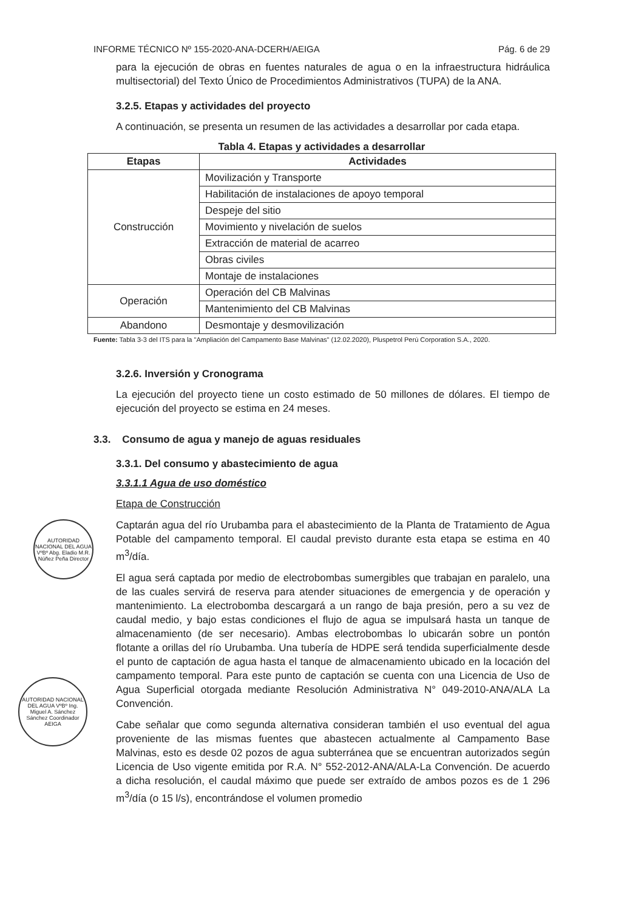INFORME TÉCNICO Nº 155-2020-ANA-DCERH/AEIGA Pág. 6 de 29
para la ejecución de obras en fuentes naturales de agua o en la infraestructura hidráulica multisectorial) del Texto Único de Procedimientos Administrativos (TUPA) de la ANA.
3.2.5. Etapas y actividades del proyecto
A continuación, se presenta un resumen de las actividades a desarrollar por cada etapa.
Tabla 4. Etapas y actividades a desarrollar
| Etapas | Actividades |
| --- | --- |
| Construcción | Movilización y Transporte |
| | Habilitación de instalaciones de apoyo temporal |
| | Despeje del sitio |
| | Movimiento y nivelación de suelos |
| | Extracción de material de acarreo |
| | Obras civiles |
| | Montaje de instalaciones |
| Operación | Operación del CB Malvinas |
| | Mantenimiento del CB Malvinas |
| Abandono | Desmontaje y desmovilización |
Fuente: Tabla 3-3 del ITS para la "Ampliación del Campamento Base Malvinas" (12.02.2020), Pluspetrol Perú Corporation S.A., 2020.
3.2.6. Inversión y Cronograma
La ejecución del proyecto tiene un costo estimado de 50 millones de dólares. El tiempo de ejecución del proyecto se estima en 24 meses.
3.3. Consumo de agua y manejo de aguas residuales
3.3.1. Del consumo y abastecimiento de agua
3.3.1.1 Agua de uso doméstico
Etapa de Construcción
Captarán agua del río Urubamba para el abastecimiento de la Planta de Tratamiento de Agua Potable del campamento temporal. El caudal previsto durante esta etapa se estima en 40 m<sup>3</sup>/día.
El agua será captada por medio de electrobombas sumergibles que trabajan en paralelo, una de las cuales servirá de reserva para atender situaciones de emergencia y de operación y mantenimiento. La electrobomba descargará a un rango de baja presión, pero a su vez de caudal medio, y bajo estas condiciones el flujo de agua se impulsará hasta un tanque de almacenamiento (de ser necesario). Ambas electrobombas lo ubicarán sobre un pontón flotante a orillas del río Urubamba. Una tubería de HDPE será tendida superficialmente desde el punto de captación de agua hasta el tanque de almacenamiento ubicado en la locación del campamento temporal. Para este punto de captación se cuenta con una Licencia de Uso de Agua Superficial otorgada mediante Resolución Administrativa N° 049-2010-ANA/ALA La Convención.
Cabe señalar que como segunda alternativa consideran también el uso eventual del agua proveniente de las mismas fuentes que abastecen actualmente al Campamento Base Malvinas, esto es desde 02 pozos de agua subterránea que se encuentran autorizados según Licencia de Uso vigente emitida por R.A. N° 552-2012-ANA/ALA-La Convención. De acuerdo a dicha resolución, el caudal máximo que puede ser extraído de ambos pozos es de 1 296 m<sup>3</sup>/día (o 15 l/s), encontrándose el volumen promedio
AUTORIDAD NACIONAL DEL AGUA VºBº Abg. Eladio M.R. Núñez Peña Director
AUTORIDAD NACIONAL DEL AGUA VºBº Ing. Miguel A. Sánchez Sánchez Coordinador AEIGA